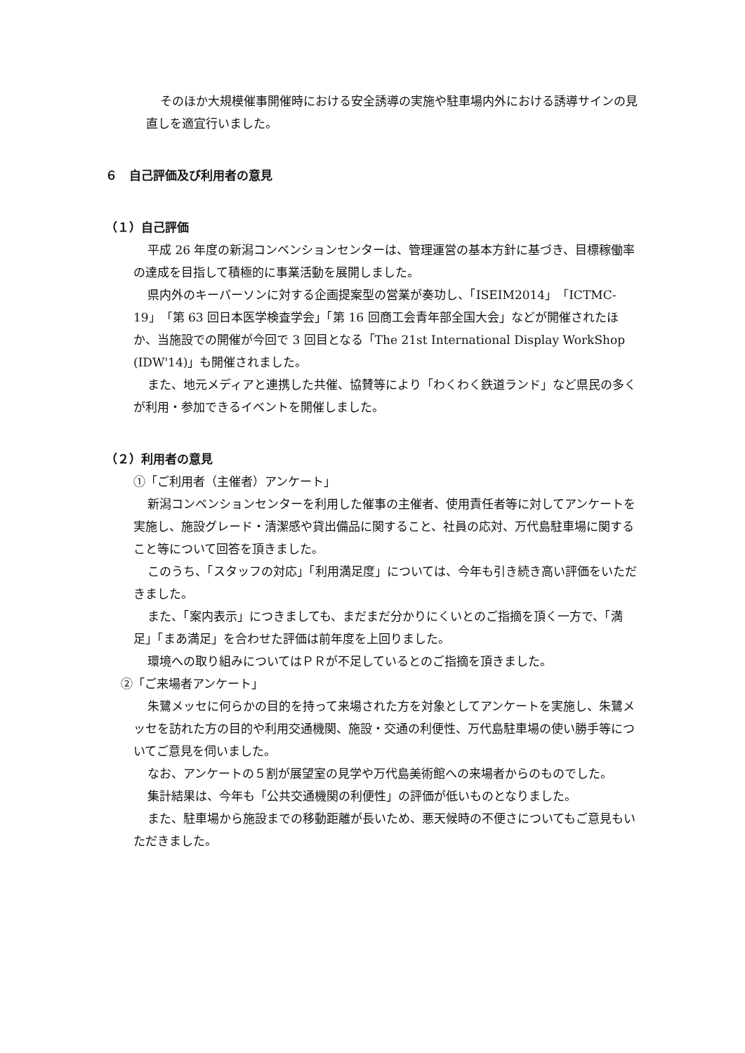そのほか大規模催事開催時における安全誘導の実施や駐車場内外における誘導サインの見直しを適宜行いました。
６　自己評価及び利用者の意見
（１）自己評価
平成 26 年度の新潟コンベンションセンターは、管理運営の基本方針に基づき、目標稼働率の達成を目指して積極的に事業活動を展開しました。
県内外のキーパーソンに対する企画提案型の営業が奏功し、「ISEIM2014」「ICTMC-19」「第 63 回日本医学検査学会」「第 16 回商工会青年部全国大会」などが開催されたほか、当施設での開催が今回で 3 回目となる「The 21st International Display WorkShop (IDW'14)」も開催されました。
また、地元メディアと連携した共催、協賛等により「わくわく鉄道ランド」など県民の多くが利用・参加できるイベントを開催しました。
（２）利用者の意見
①「ご利用者（主催者）アンケート」
新潟コンベンションセンターを利用した催事の主催者、使用責任者等に対してアンケートを実施し、施設グレード・清潔感や貸出備品に関すること、社員の応対、万代島駐車場に関すること等について回答を頂きました。
このうち、「スタッフの対応」「利用満足度」については、今年も引き続き高い評価をいただきました。
また、「案内表示」につきましても、まだまだ分かりにくいとのご指摘を頂く一方で、「満足」「まあ満足」を合わせた評価は前年度を上回りました。
環境への取り組みについてはＰＲが不足しているとのご指摘を頂きました。
②「ご来場者アンケート」
朱鷺メッセに何らかの目的を持って来場された方を対象としてアンケートを実施し、朱鷺メッセを訪れた方の目的や利用交通機関、施設・交通の利便性、万代島駐車場の使い勝手等についてご意見を伺いました。
なお、アンケートの５割が展望室の見学や万代島美術館への来場者からのものでした。
集計結果は、今年も「公共交通機関の利便性」の評価が低いものとなりました。
また、駐車場から施設までの移動距離が長いため、悪天候時の不便さについてもご意見もいただきました。